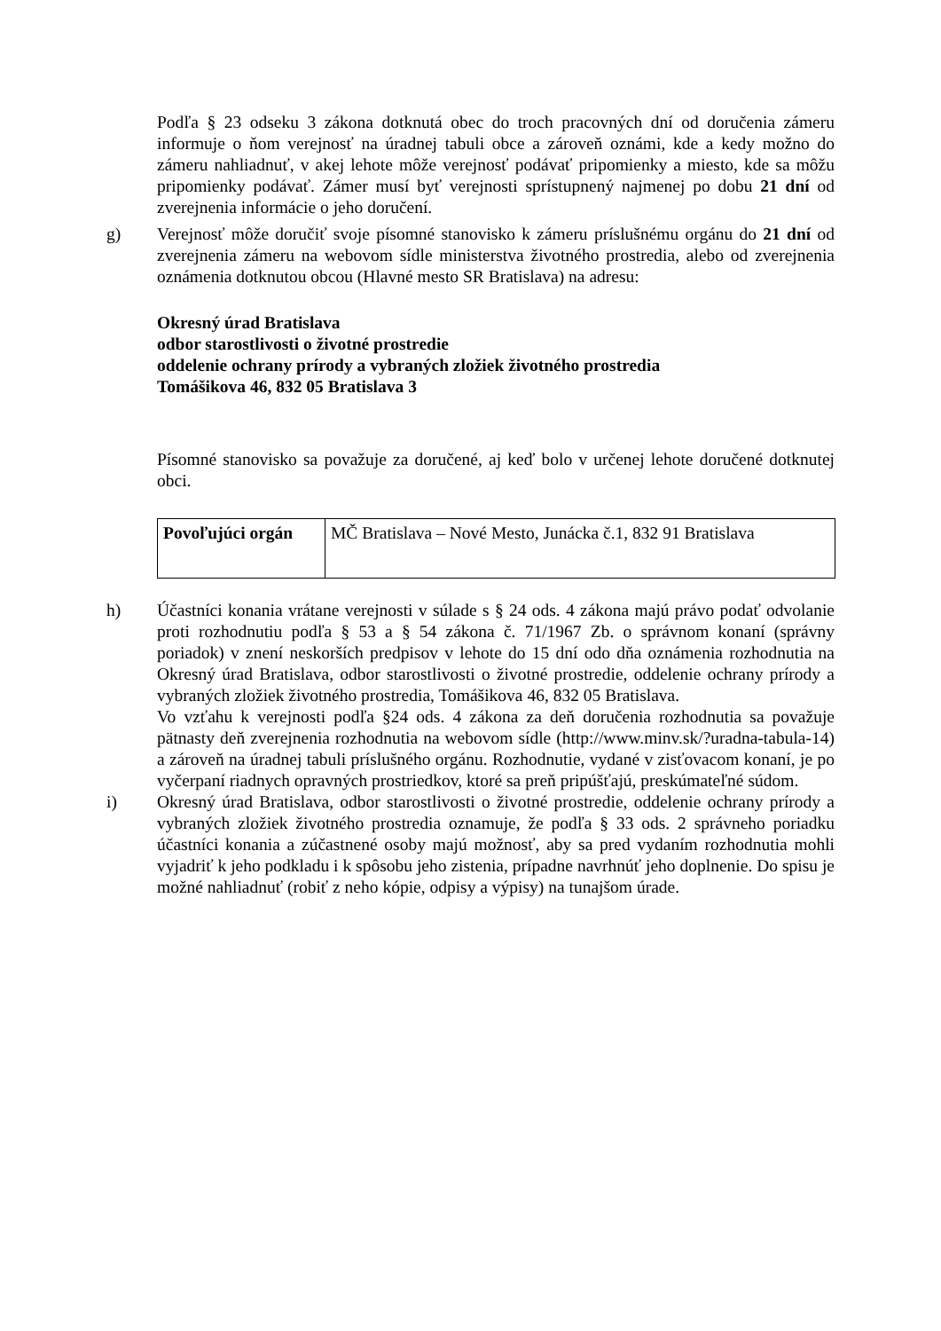Podľa § 23 odseku 3 zákona dotknutá obec do troch pracovných dní od doručenia zámeru informuje o ňom verejnosť na úradnej tabuli obce a zároveň oznámi, kde a kedy možno do zámeru nahliadnuť, v akej lehote môže verejnosť podávať pripomienky a miesto, kde sa môžu pripomienky podávať. Zámer musí byť verejnosti sprístupnený najmenej po dobu 21 dní od zverejnenia informácie o jeho doručení.
g) Verejnosť môže doručiť svoje písomné stanovisko k zámeru príslušnému orgánu do 21 dní od zverejnenia zámeru na webovom sídle ministerstva životného prostredia, alebo od zverejnenia oznámenia dotknutou obcou (Hlavné mesto SR Bratislava) na adresu:
Okresný úrad Bratislava
odbor starostlivosti o životné prostredie
oddelenie ochrany prírody a vybraných zložiek životného prostredia
Tomášikova 46, 832 05 Bratislava 3
Písomné stanovisko sa považuje za doručené, aj keď bolo v určenej lehote doručené dotknutej obci.
| Povoľujúci orgán | MČ Bratislava – Nové Mesto, Junácka č.1, 832 91 Bratislava |
h) Účastníci konania vrátane verejnosti v súlade s § 24 ods. 4 zákona majú právo podať odvolanie proti rozhodnutiu podľa § 53 a § 54 zákona č. 71/1967 Zb. o správnom konaní (správny poriadok) v znení neskorších predpisov v lehote do 15 dní odo dňa oznámenia rozhodnutia na Okresný úrad Bratislava, odbor starostlivosti o životné prostredie, oddelenie ochrany prírody a vybraných zložiek životného prostredia, Tomášikova 46, 832 05 Bratislava.
Vo vzťahu k verejnosti podľa §24 ods. 4 zákona za deň doručenia rozhodnutia sa považuje pätnasty deň zverejnenia rozhodnutia na webovom sídle (http://www.minv.sk/?uradna-tabula-14) a zároveň na úradnej tabuli príslušného orgánu. Rozhodnutie, vydané v zisťovacom konaní, je po vyčerpaní riadnych opravných prostriedkov, ktoré sa preň pripúšťajú, preskúmateľné súdom.
i) Okresný úrad Bratislava, odbor starostlivosti o životné prostredie, oddelenie ochrany prírody a vybraných zložiek životného prostredia oznamuje, že podľa § 33 ods. 2 správneho poriadku účastníci konania a zúčastnené osoby majú možnosť, aby sa pred vydaním rozhodnutia mohli vyjadriť k jeho podkladu i k spôsobu jeho zistenia, prípadne navrhnúť jeho doplnenie. Do spisu je možné nahliadnuť (robiť z neho kópie, odpisy a výpisy) na tunajšom úrade.